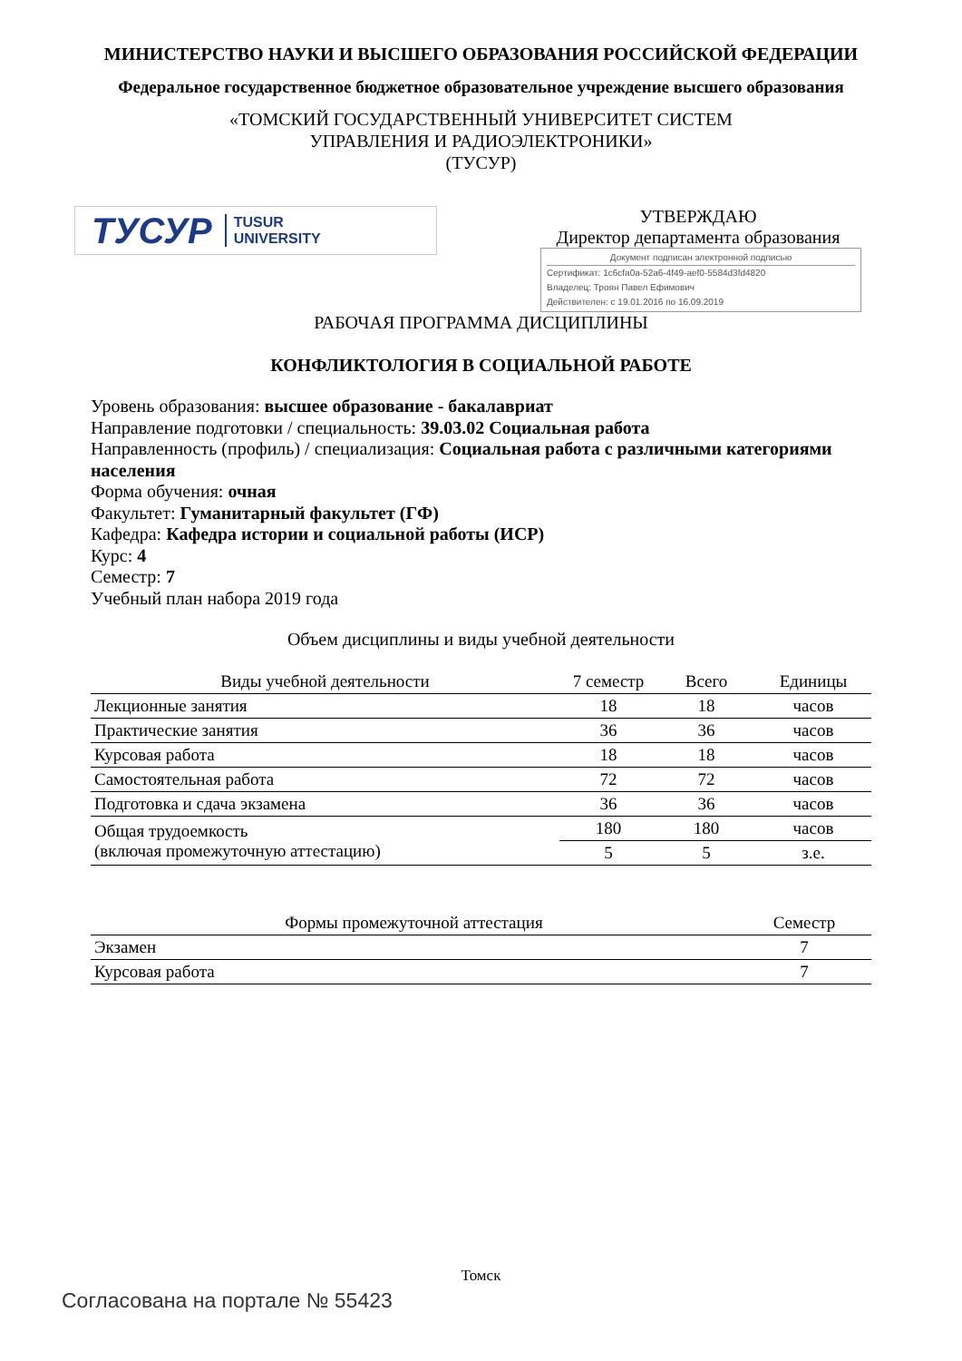МИНИСТЕРСТВО НАУКИ И ВЫСШЕГО ОБРАЗОВАНИЯ РОССИЙСКОЙ ФЕДЕРАЦИИ
Федеральное государственное бюджетное образовательное учреждение высшего образования
«ТОМСКИЙ ГОСУДАРСТВЕННЫЙ УНИВЕРСИТЕТ СИСТЕМ
УПРАВЛЕНИЯ И РАДИОЭЛЕКТРОНИКИ»
(ТУСУР)
ТУСУР TUSUR
UNIVERSITY
УТВЕРЖДАЮ
Директор департамента образования
Документ подписан электронной подписью
Сертификат: 1c6cfa0a-52a6-4f49-aef0-5584d3fd4820
Владелец: Троян Павел Ефимович
Действителен: с 19.01.2016 по 16.09.2019
РАБОЧАЯ ПРОГРАММА ДИСЦИПЛИНЫ
КОНФЛИКТОЛОГИЯ В СОЦИАЛЬНОЙ РАБОТЕ
Уровень образования: высшее образование - бакалавриат
Направление подготовки / специальность: 39.03.02 Социальная работа
Направленность (профиль) / специализация: Социальная работа с различными категориями населения
Форма обучения: очная
Факультет: Гуманитарный факультет (ГФ)
Кафедра: Кафедра истории и социальной работы (ИСР)
Курс: 4
Семестр: 7
Учебный план набора 2019 года
Объем дисциплины и виды учебной деятельности
| Виды учебной деятельности | 7 семестр | Всего | Единицы |
| --- | --- | --- | --- |
| Лекционные занятия | 18 | 18 | часов |
| Практические занятия | 36 | 36 | часов |
| Курсовая работа | 18 | 18 | часов |
| Самостоятельная работа | 72 | 72 | часов |
| Подготовка и сдача экзамена | 36 | 36 | часов |
| Общая трудоемкость (включая промежуточную аттестацию) | 180 | 180 | часов |
| | 5 | 5 | з.е. |
| Формы промежуточной аттестация | Семестр |
| --- | --- |
| Экзамен | 7 |
| Курсовая работа | 7 |
Томск
Согласована на портале № 55423